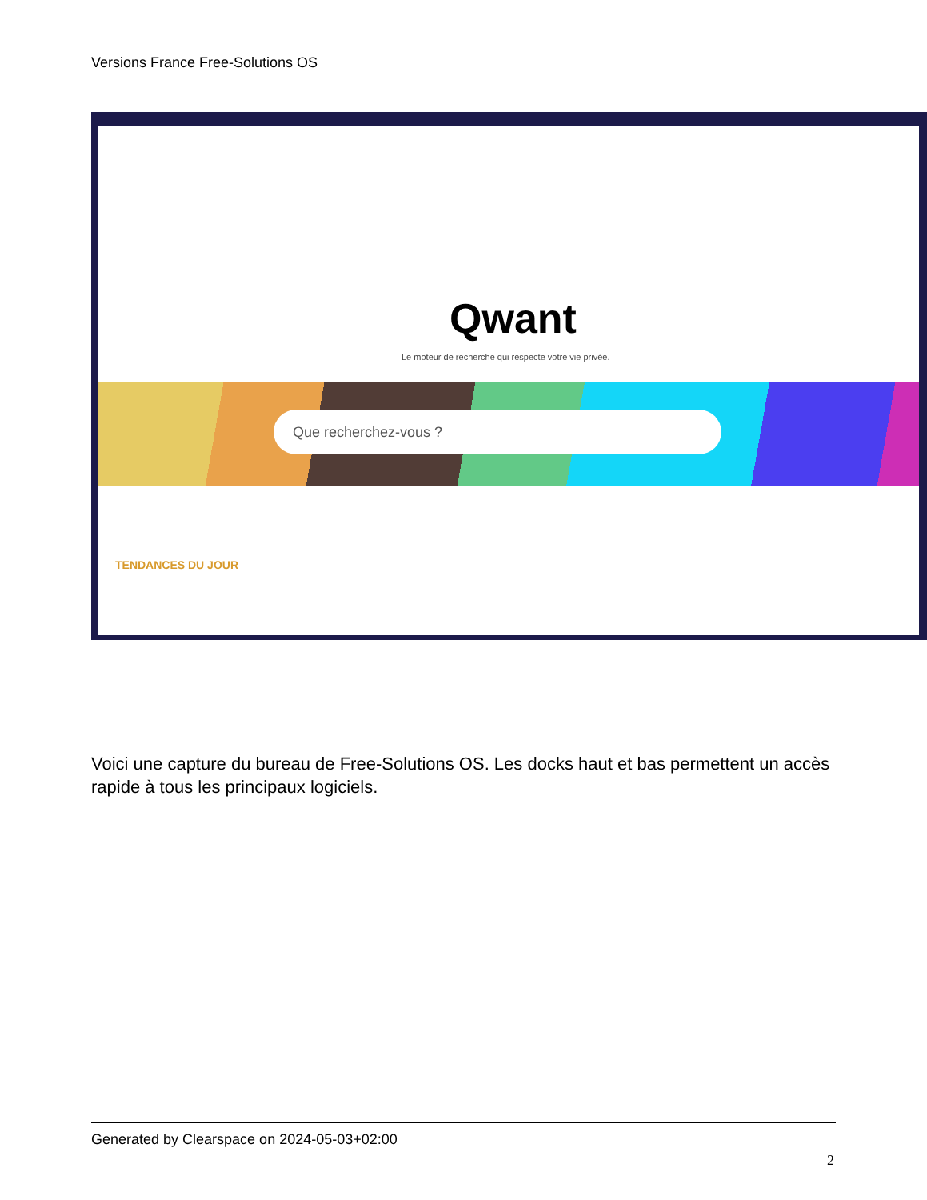Versions France Free-Solutions OS
Qwant
Le moteur de recherche qui respecte votre vie privée.
Que recherchez-vous ?
TENDANCES DU JOUR
Voici une capture du bureau de Free-Solutions OS. Les docks haut et bas permettent un accès rapide à tous les principaux logiciels.
Generated by Clearspace on 2024-05-03+02:00
2